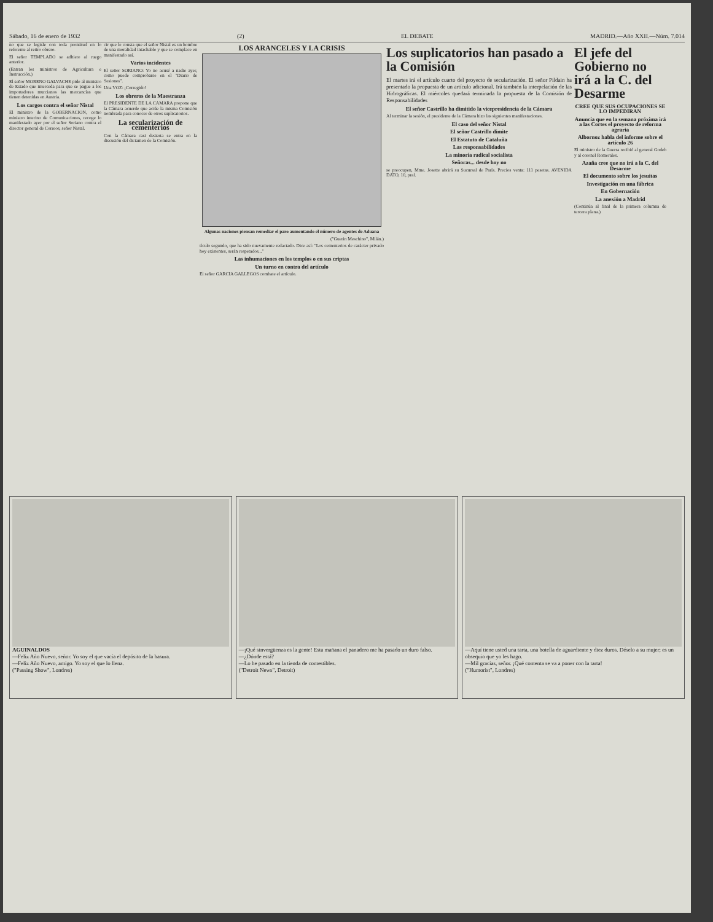Sábado, 16 de enero de 1932 (2) EL DEBATE MADRID.—Año XXII.—Núm. 7.014
no que se legisle con toda prontitud en lo referente al retiro obrero.
El señor TEMPLADO se adhiere al ruego anterior.
(Entran los ministros de Agricultura e Instrucción.)
El señor MORENO GALVACHE pide al ministro de Estado que interceda para que se pague a los importadores murcianos las mercancías que tienen detenidas en Austria.
Los cargos contra el señor Nistal
El ministro de la GOBERNACION, como ministro interino de Comunicaciones, recoge lo manifestado ayer por el señor Soriano contra el director general de Correos, señor Nistal.
cir que le consta que el señor Nistal es un hombre de una moralidad intachable y que se complace en manifestarlo así.
Varios incidentes
El señor SORIANO: Yo no acusé a nadie ayer, como puede comprobarse en el "Diario de Sesiones".
Una VOZ: ¡Corregido!
Los obreros de la Maestranza
El PRESIDENTE DE LA CAMARA propone que la Cámara acuerde que actúe la misma Comisión nombrada para conocer de otros suplicatorios.
La secularización de cementerios
Con la Cámara casi desierta se entra en la discusión del dictamen de la Comisión.
LOS ARANCELES Y LA CRISIS
Algunas naciones piensan remediar el paro aumentando el número de agentes de Aduana
("Guerin Meschino", Milán.)
tículo segundo, que ha sido nuevamente redactado. Dice así: "Los cementerios de carácter privado hoy existentes, serán respetados..."
Las inhumaciones en los templos o en sus criptas
Un turno en contra del artículo
El señor GARCIA GALLEGOS combate el artículo.
Los suplicatorios han pasado a la Comisión
El martes irá el artículo cuarto del proyecto de secularización. El señor Pildain ha presentado la propuesta de un artículo adicional. Irá también la interpelación de las Hidrográficas. El miércoles quedará terminada la propuesta de la Comisión de Responsabilidades
El señor Castrillo ha dimitido la vicepresidencia de la Cámara
Al terminar la sesión, el presidente de la Cámara hizo las siguientes manifestaciones.
El caso del señor Nistal
El señor Castrillo dimite
El Estatuto de Cataluña
Las responsabilidades
La minoría radical socialista
Señoras... desde hoy no
se preocupen, Mme. Josette abrirá su Sucursal de París. Precios venta: 111 pesetas. AVENIDA DATO, 10, pral.
El jefe del Gobierno no irá a la C. del Desarme
CREE QUE SUS OCUPACIONES SE LO IMPEDIRAN
Anuncia que en la semana próxima irá a las Cortes el proyecto de reforma agraria
Albornoz habla del informe sobre el artículo 26
El ministro de la Guerra recibió al general Godeb y al coronel Romerales.
Azaña cree que no irá a la C. del Desarme
El documento sobre los jesuitas
Investigación en una fábrica
En Gobernación
La anexión a Madrid
(Continúa al final de la primera columna de tercera plana.)
AGUINALDOS
—Feliz Año Nuevo, señor. Yo soy el que vacía el depósito de la basura.
—Feliz Año Nuevo, amigo. Yo soy el que lo llena.
("Passing Show", Londres)
—¡Qué sinvergüenza es la gente! Esta mañana el panadero me ha pasado un duro falso.
—¿Dónde está?
—Lo he pasado en la tienda de comestibles.
("Detroit News", Detroit)
—Aquí tiene usted una tarta, una botella de aguardiente y diez duros. Déselo a su mujer; es un obsequio que yo les hago.
—Mil gracias, señor. ¡Qué contenta se va a poner con la tarta!
("Humorist", Londres)